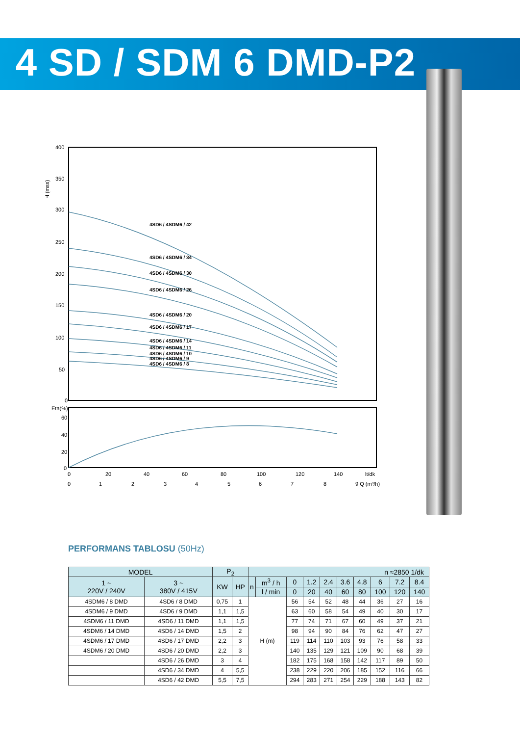4 SD / SDM 6 DMD-P2
H (mss)
400
350
300
250
200
150
100
50
0
4SD6 / 4SDM6 / 42
4SD6 / 4SDM6 / 34
4SD6 / 4SDM6 / 30
4SD6 / 4SDM6 / 26
4SD6 / 4SDM6 / 20
4SD6 / 4SDM6 / 17
4SD6 / 4SDM6 / 14
4SD6 / 4SDM6 / 11
4SD6 / 4SDM6 / 10
4SD6 / 4SDM6 / 9
4SD6 / 4SDM6 / 8
Eta(%)
60
40
20
0
0
20
40
60
80
100
120
140
lt/dk
0
1
2
3
4
5
6
7
8
9 Q (m³/h)
PERFORMANS TABLOSU (50Hz)
| MODEL | | P<sub>2</sub> | | n ≈2850 1/dk | | | | | | | | | |
| --- | --- | --- | --- | --- | --- | --- | --- | --- | --- | --- | --- | --- | --- |
| 1 ~ 220V / 240V | 3 ~ 380V / 415V | KW | HP | n | m<sup>3</sup> / h | 0 | 1.2 | 2.4 | 3.6 | 4.8 | 6 | 7.2 | 8.4 |
| | | | | | l / min | 0 | 20 | 40 | 60 | 80 | 100 | 120 | 140 |
| 4SDM6 / 8 DMD | 4SD6 / 8 DMD | 0,75 | 1 | H (m) | | 56 | 54 | 52 | 48 | 44 | 36 | 27 | 16 |
| 4SDM6 / 9 DMD | 4SD6 / 9 DMD | 1,1 | 1,5 | | | 63 | 60 | 58 | 54 | 49 | 40 | 30 | 17 |
| 4SDM6 / 11 DMD | 4SD6 / 11 DMD | 1,1 | 1,5 | | | 77 | 74 | 71 | 67 | 60 | 49 | 37 | 21 |
| 4SDM6 / 14 DMD | 4SD6 / 14 DMD | 1,5 | 2 | | | 98 | 94 | 90 | 84 | 76 | 62 | 47 | 27 |
| 4SDM6 / 17 DMD | 4SD6 / 17 DMD | 2,2 | 3 | | | 119 | 114 | 110 | 103 | 93 | 76 | 58 | 33 |
| 4SDM6 / 20 DMD | 4SD6 / 20 DMD | 2,2 | 3 | | | 140 | 135 | 129 | 121 | 109 | 90 | 68 | 39 |
| | 4SD6 / 26 DMD | 3 | 4 | | | 182 | 175 | 168 | 158 | 142 | 117 | 89 | 50 |
| | 4SD6 / 34 DMD | 4 | 5,5 | | | 238 | 229 | 220 | 206 | 185 | 152 | 116 | 66 |
| | 4SD6 / 42 DMD | 5,5 | 7,5 | | | 294 | 283 | 271 | 254 | 229 | 188 | 143 | 82 |